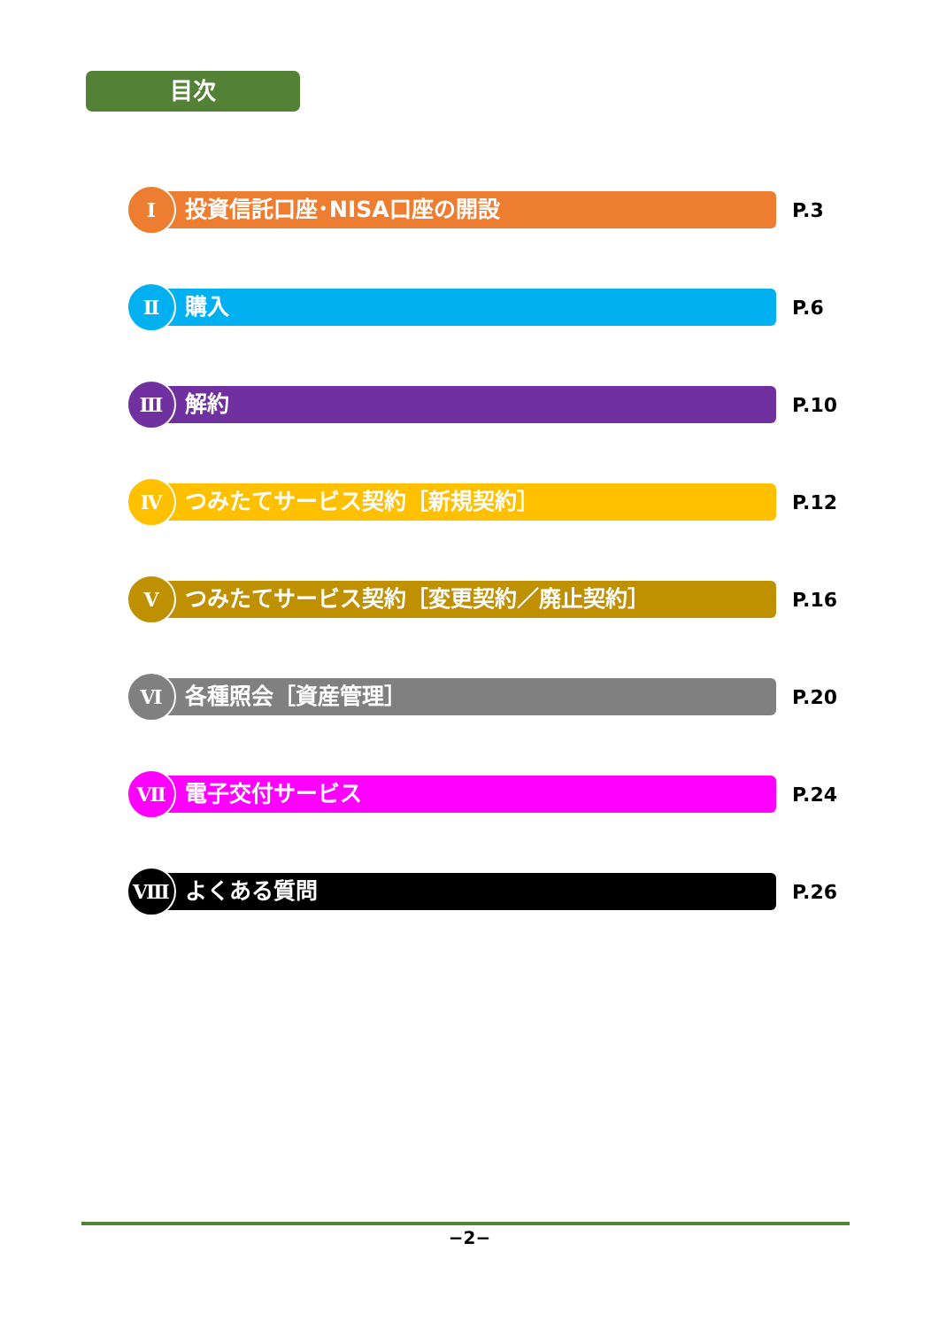目次
Ⅰ
投資信託口座･NISA口座の開設
P.3
Ⅱ
購入
P.6
Ⅲ
解約
P.10
Ⅳ
つみたてサービス契約［新規契約］
P.12
Ⅴ
つみたてサービス契約［変更契約／廃止契約］
P.16
Ⅵ
各種照会［資産管理］
P.20
Ⅶ
電子交付サービス
P.24
Ⅷ
よくある質問
P.26
−2−